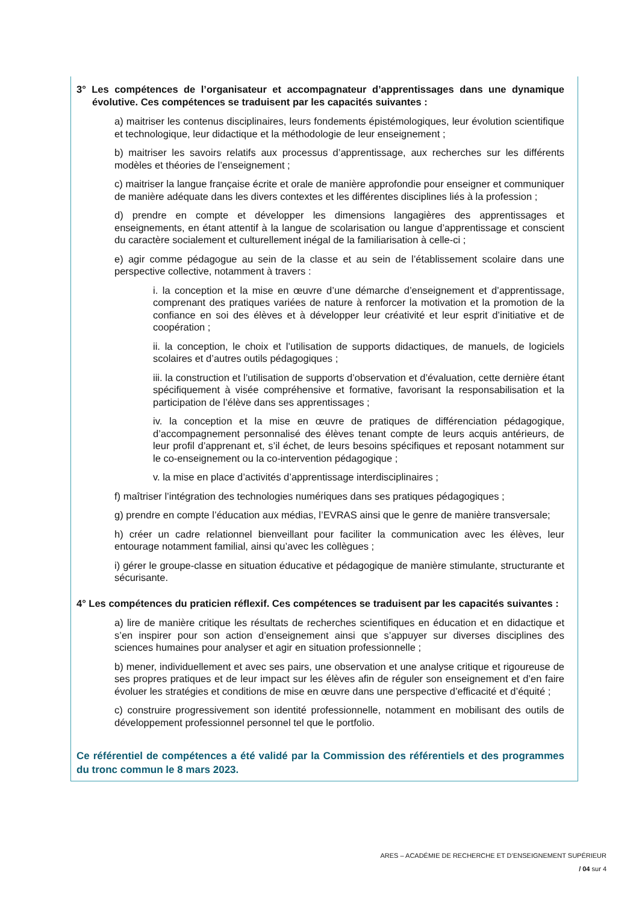3° Les compétences de l’organisateur et accompagnateur d’apprentissages dans une dynamique évolutive. Ces compétences se traduisent par les capacités suivantes :
a) maitriser les contenus disciplinaires, leurs fondements épistémologiques, leur évolution scientifique et technologique, leur didactique et la méthodologie de leur enseignement ;
b) maitriser les savoirs relatifs aux processus d’apprentissage, aux recherches sur les différents modèles et théories de l’enseignement ;
c) maitriser la langue française écrite et orale de manière approfondie pour enseigner et communiquer de manière adéquate dans les divers contextes et les différentes disciplines liés à la profession ;
d) prendre en compte et développer les dimensions langagières des apprentissages et enseignements, en étant attentif à la langue de scolarisation ou langue d’apprentissage et conscient du caractère socialement et culturellement inégal de la familiarisation à celle-ci ;
e) agir comme pédagogue au sein de la classe et au sein de l’établissement scolaire dans une perspective collective, notamment à travers :
i. la conception et la mise en œuvre d’une démarche d’enseignement et d’apprentissage, comprenant des pratiques variées de nature à renforcer la motivation et la promotion de la confiance en soi des élèves et à développer leur créativité et leur esprit d’initiative et de coopération ;
ii. la conception, le choix et l’utilisation de supports didactiques, de manuels, de logiciels scolaires et d’autres outils pédagogiques ;
iii. la construction et l’utilisation de supports d’observation et d’évaluation, cette dernière étant spécifiquement à visée compréhensive et formative, favorisant la responsabilisation et la participation de l’élève dans ses apprentissages ;
iv. la conception et la mise en œuvre de pratiques de différenciation pédagogique, d’accompagnement personnalisé des élèves tenant compte de leurs acquis antérieurs, de leur profil d’apprenant et, s’il échet, de leurs besoins spécifiques et reposant notamment sur le co-enseignement ou la co-intervention pédagogique ;
v. la mise en place d’activités d’apprentissage interdisciplinaires ;
f) maîtriser l’intégration des technologies numériques dans ses pratiques pédagogiques ;
g) prendre en compte l’éducation aux médias, l’EVRAS ainsi que le genre de manière transversale;
h) créer un cadre relationnel bienveillant pour faciliter la communication avec les élèves, leur entourage notamment familial, ainsi qu’avec les collègues ;
i) gérer le groupe-classe en situation éducative et pédagogique de manière stimulante, structurante et sécurisante.
4° Les compétences du praticien réflexif. Ces compétences se traduisent par les capacités suivantes :
a) lire de manière critique les résultats de recherches scientifiques en éducation et en didactique et s’en inspirer pour son action d’enseignement ainsi que s’appuyer sur diverses disciplines des sciences humaines pour analyser et agir en situation professionnelle ;
b) mener, individuellement et avec ses pairs, une observation et une analyse critique et rigoureuse de ses propres pratiques et de leur impact sur les élèves afin de réguler son enseignement et d’en faire évoluer les stratégies et conditions de mise en œuvre dans une perspective d’efficacité et d’équité ;
c) construire progressivement son identité professionnelle, notamment en mobilisant des outils de développement professionnel personnel tel que le portfolio.
Ce référentiel de compétences a été validé par la Commission des référentiels et des programmes du tronc commun le 8 mars 2023.
ARES – ACADÉMIE DE RECHERCHE ET D’ENSEIGNEMENT SUPÉRIEUR
/ 04 sur 4